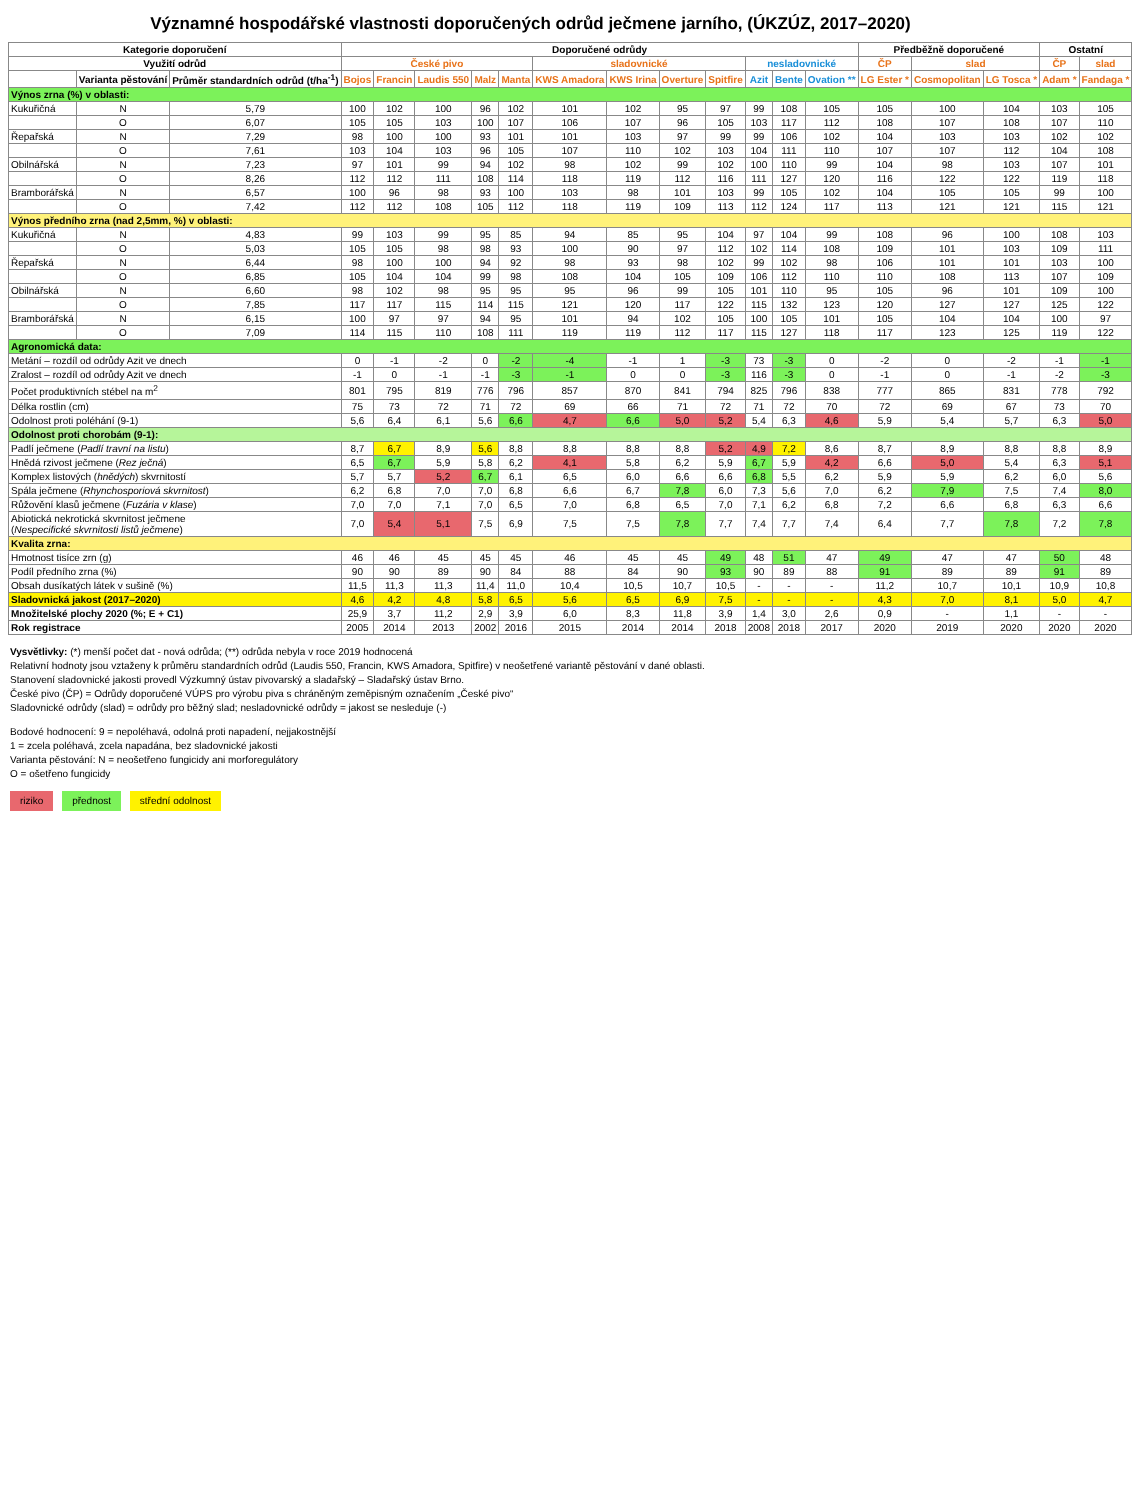Významné hospodářské vlastnosti doporučených odrůd ječmene jarního, (ÚKZÚZ, 2017–2020)
| Kategorie doporučení | | | Doporučené odrůdy | | | | | | | | | | | | Předběžně doporučené | | | Ostatní | |
| --- | --- | --- | --- | --- | --- | --- | --- | --- | --- | --- | --- | --- | --- | --- | --- | --- | --- | --- | --- |
| Využití odrůd | | | České pivo | | | | | sladovnické | | | | nesladovnické | | | ČP | slad | | ČP | slad |
| | Varianta pěstování | Průměr standardních odrůd (t/ha<sup>-1</sup>) | Bojos | Francin | Laudis 550 | Malz | Manta | KWS Amadora | KWS Irina | Overture | Spitfire | Azit | Bente | Ovation ** | LG Ester * | Cosmopolitan | LG Tosca * | Adam * | Fandaga * |
| Výnos zrna (%) v oblasti: | | | | | | | | | | | | | | | | | | | |
| Kukuřičná | N | 5,79 | 100 | 102 | 100 | 96 | 102 | 101 | 102 | 95 | 97 | 99 | 108 | 105 | 105 | 100 | 104 | 103 | 105 |
| | O | 6,07 | 105 | 105 | 103 | 100 | 107 | 106 | 107 | 96 | 105 | 103 | 117 | 112 | 108 | 107 | 108 | 107 | 110 |
| Řepařská | N | 7,29 | 98 | 100 | 100 | 93 | 101 | 101 | 103 | 97 | 99 | 99 | 106 | 102 | 104 | 103 | 103 | 102 | 102 |
| | O | 7,61 | 103 | 104 | 103 | 96 | 105 | 107 | 110 | 102 | 103 | 104 | 111 | 110 | 107 | 107 | 112 | 104 | 108 |
| Obilnářská | N | 7,23 | 97 | 101 | 99 | 94 | 102 | 98 | 102 | 99 | 102 | 100 | 110 | 99 | 104 | 98 | 103 | 107 | 101 |
| | O | 8,26 | 112 | 112 | 111 | 108 | 114 | 118 | 119 | 112 | 116 | 111 | 127 | 120 | 116 | 122 | 122 | 119 | 118 |
| Bramborářská | N | 6,57 | 100 | 96 | 98 | 93 | 100 | 103 | 98 | 101 | 103 | 99 | 105 | 102 | 104 | 105 | 105 | 99 | 100 |
| | O | 7,42 | 112 | 112 | 108 | 105 | 112 | 118 | 119 | 109 | 113 | 112 | 124 | 117 | 113 | 121 | 121 | 115 | 121 |
| Výnos předního zrna (nad 2,5mm, %) v oblasti: | | | | | | | | | | | | | | | | | | | |
| Kukuřičná | N | 4,83 | 99 | 103 | 99 | 95 | 85 | 94 | 85 | 95 | 104 | 97 | 104 | 99 | 108 | 96 | 100 | 108 | 103 |
| | O | 5,03 | 105 | 105 | 98 | 98 | 93 | 100 | 90 | 97 | 112 | 102 | 114 | 108 | 109 | 101 | 103 | 109 | 111 |
| Řepařská | N | 6,44 | 98 | 100 | 100 | 94 | 92 | 98 | 93 | 98 | 102 | 99 | 102 | 98 | 106 | 101 | 101 | 103 | 100 |
| | O | 6,85 | 105 | 104 | 104 | 99 | 98 | 108 | 104 | 105 | 109 | 106 | 112 | 110 | 110 | 108 | 113 | 107 | 109 |
| Obilnářská | N | 6,60 | 98 | 102 | 98 | 95 | 95 | 95 | 96 | 99 | 105 | 101 | 110 | 95 | 105 | 96 | 101 | 109 | 100 |
| | O | 7,85 | 117 | 117 | 115 | 114 | 115 | 121 | 120 | 117 | 122 | 115 | 132 | 123 | 120 | 127 | 127 | 125 | 122 |
| Bramborářská | N | 6,15 | 100 | 97 | 97 | 94 | 95 | 101 | 94 | 102 | 105 | 100 | 105 | 101 | 105 | 104 | 104 | 100 | 97 |
| | O | 7,09 | 114 | 115 | 110 | 108 | 111 | 119 | 119 | 112 | 117 | 115 | 127 | 118 | 117 | 123 | 125 | 119 | 122 |
| Agronomická data: | | | | | | | | | | | | | | | | | | | |
| Metání – rozdíl od odrůdy Azit ve dnech | | | 0 | -1 | -2 | 0 | -2 | -4 | -1 | 1 | -3 | 73 | -3 | 0 | -2 | 0 | -2 | -1 | -1 |
| Zralost – rozdíl od odrůdy Azit ve dnech | | | -1 | 0 | -1 | -1 | -3 | -1 | 0 | 0 | -3 | 116 | -3 | 0 | -1 | 0 | -1 | -2 | -3 |
| Počet produktivních stébel na m<sup>2</sup> | | | 801 | 795 | 819 | 776 | 796 | 857 | 870 | 841 | 794 | 825 | 796 | 838 | 777 | 865 | 831 | 778 | 792 |
| Délka rostlin (cm) | | | 75 | 73 | 72 | 71 | 72 | 69 | 66 | 71 | 72 | 71 | 72 | 70 | 72 | 69 | 67 | 73 | 70 |
| Odolnost proti poléhání (9-1) | | | 5,6 | 6,4 | 6,1 | 5,6 | 6,6 | 4,7 | 6,6 | 5,0 | 5,2 | 5,4 | 6,3 | 4,6 | 5,9 | 5,4 | 5,7 | 6,3 | 5,0 |
| Odolnost proti chorobám (9-1): | | | | | | | | | | | | | | | | | | | |
| Padlí ječmene ( Padlí travní na listu ) | | | 8,7 | 6,7 | 8,9 | 5,6 | 8,8 | 8,8 | 8,8 | 8,8 | 5,2 | 4,9 | 7,2 | 8,6 | 8,7 | 8,9 | 8,8 | 8,8 | 8,9 |
| Hnědá rzivost ječmene ( Rez ječná ) | | | 6,5 | 6,7 | 5,9 | 5,8 | 6,2 | 4,1 | 5,8 | 6,2 | 5,9 | 6,7 | 5,9 | 4,2 | 6,6 | 5,0 | 5,4 | 6,3 | 5,1 |
| Komplex listových ( hnědých ) skvrnitostí | | | 5,7 | 5,7 | 5,2 | 6,7 | 6,1 | 6,5 | 6,0 | 6,6 | 6,6 | 6,8 | 5,5 | 6,2 | 5,9 | 5,9 | 6,2 | 6,0 | 5,6 |
| Spála ječmene ( Rhynchosporiová skvrnitost ) | | | 6,2 | 6,8 | 7,0 | 7,0 | 6,8 | 6,6 | 6,7 | 7,8 | 6,0 | 7,3 | 5,6 | 7,0 | 6,2 | 7,9 | 7,5 | 7,4 | 8,0 |
| Růžovění klasů ječmene ( Fuzária v klase ) | | | 7,0 | 7,0 | 7,1 | 7,0 | 6,5 | 7,0 | 6,8 | 6,5 | 7,0 | 7,1 | 6,2 | 6,8 | 7,2 | 6,6 | 6,8 | 6,3 | 6,6 |
| Abiotická nekrotická skvrnitost ječmene ( Nespecifické skvrnitosti listů ječmene ) | | | 7,0 | 5,4 | 5,1 | 7,5 | 6,9 | 7,5 | 7,5 | 7,8 | 7,7 | 7,4 | 7,7 | 7,4 | 6,4 | 7,7 | 7,8 | 7,2 | 7,8 |
| Kvalita zrna: | | | | | | | | | | | | | | | | | | | |
| Hmotnost tisíce zrn (g) | | | 46 | 46 | 45 | 45 | 45 | 46 | 45 | 45 | 49 | 48 | 51 | 47 | 49 | 47 | 47 | 50 | 48 |
| Podíl předního zrna (%) | | | 90 | 90 | 89 | 90 | 84 | 88 | 84 | 90 | 93 | 90 | 89 | 88 | 91 | 89 | 89 | 91 | 89 |
| Obsah dusíkatých látek v sušině (%) | | | 11,5 | 11,3 | 11,3 | 11,4 | 11,0 | 10,4 | 10,5 | 10,7 | 10,5 | - | - | - | 11,2 | 10,7 | 10,1 | 10,9 | 10,8 |
| Sladovnická jakost (2017–2020) | | | 4,6 | 4,2 | 4,8 | 5,8 | 6,5 | 5,6 | 6,5 | 6,9 | 7,5 | - | - | - | 4,3 | 7,0 | 8,1 | 5,0 | 4,7 |
| Množitelské plochy 2020 (%; E + C1) | | | 25,9 | 3,7 | 11,2 | 2,9 | 3,9 | 6,0 | 8,3 | 11,8 | 3,9 | 1,4 | 3,0 | 2,6 | 0,9 | - | 1,1 | - | - |
| Rok registrace | | | 2005 | 2014 | 2013 | 2002 | 2016 | 2015 | 2014 | 2014 | 2018 | 2008 | 2018 | 2017 | 2020 | 2019 | 2020 | 2020 | 2020 |
Vysvětlivky: (*) menší počet dat - nová odrůda; (**) odrůda nebyla v roce 2019 hodnocená
Relativní hodnoty jsou vztaženy k průměru standardních odrůd (Laudis 550, Francin, KWS Amadora, Spitfire) v neošetřené variantě pěstování v dané oblasti.
Stanovení sladovnické jakosti provedl Výzkumný ústav pivovarský a sladařský – Sladařský ústav Brno.
České pivo (ČP) = Odrůdy doporučené VÚPS pro výrobu piva s chráněným zeměpisným označením „České pivo“
Sladovnické odrůdy (slad) = odrůdy pro běžný slad; nesladovnické odrůdy = jakost se nesleduje (-)
Bodové hodnocení: 9 = nepoléhavá, odolná proti napadení, nejjakostnější
1 = zcela poléhavá, zcela napadána, bez sladovnické jakosti
Varianta pěstování: N = neošetřeno fungicidy ani morforegulátory
O = ošetřeno fungicidy
riziko přednost střední odolnost